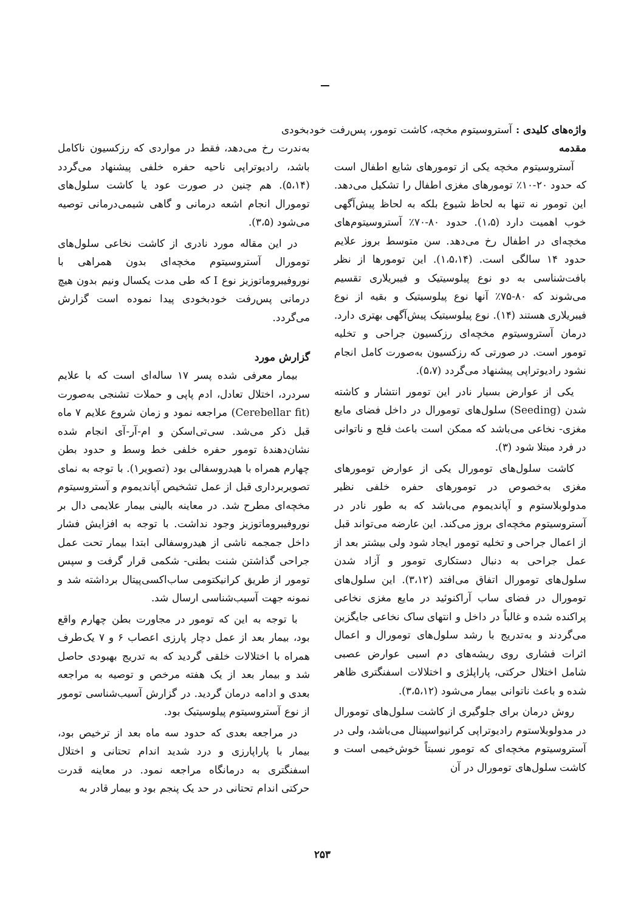واژه‌های کلیدی : آستروسیتوم مخچه، کاشت تومور، پس‌رفت خودبخودی
مقدمه
آستروسیتوم مخچه یکی از تومورهای شایع اطفال است که حدود ۲۰-۱۰٪ تومورهای مغزی اطفال را تشکیل می‌دهد. این تومور نه تنها به لحاظ شیوع بلکه به لحاظ پیش‌آگهی خوب اهمیت دارد (۱،۵). حدود ۸۰-۷۰٪ آستروسیتوم‌های مخچه‌ای در اطفال رخ می‌دهد. سن متوسط بروز علایم حدود ۱۴ سالگی است. (۱،۵،۱۴). این تومورها از نظر بافت‌شناسی به دو نوع پیلوسیتیک و فیبریلاری تقسیم می‌شوند که ۸۰-۷۵٪ آنها نوع پیلوسیتیک و بقیه از نوع فیبریلاری هستند (۱۴). نوع پیلوسیتیک پیش‌آگهی بهتری دارد. درمان آستروسیتوم مخچه‌ای رزکسیون جراحی و تخلیه تومور است. در صورتی که رزکسیون به‌صورت کامل انجام نشود رادیوتراپی پیشنهاد می‌گردد (۵،۷).
یکی از عوارض بسیار نادر این تومور انتشار و کاشته شدن (Seeding) سلول‌های تومورال در داخل فضای مایع مغزی- نخاعی می‌باشد که ممکن است باعث فلج و ناتوانی در فرد مبتلا شود (۳).
کاشت سلول‌های تومورال یکی از عوارض تومورهای مغزی به‌خصوص در تومورهای حفره خلفی نظیر مدولوبلاستوم و آپاندیموم می‌باشد که به طور نادر در آستروسیتوم مخچه‌ای بروز می‌کند. این عارضه می‌تواند قبل از اعمال جراحی و تخلیه تومور ایجاد شود ولی بیشتر بعد از عمل جراحی به دنبال دستکاری تومور و آزاد شدن سلول‌های تومورال اتفاق می‌افتد (۳،۱۲). این سلول‌های تومورال در فضای ساب آراکنوئید در مایع مغزی نخاعی پراکنده شده و غالباً در داخل و انتهای ساک نخاعی جایگزین می‌گردند و به‌تدریج با رشد سلول‌های تومورال و اعمال اثرات فشاری روی ریشه‌های دم اسبی عوارض عصبی شامل اختلال حرکتی، پاراپلژی و اختلالات اسفنگتری ظاهر شده و باعث ناتوانی بیمار می‌شود (۳،۵،۱۲).
روش درمان برای جلوگیری از کاشت سلول‌های تومورال در مدولوبلاستوم رادیوتراپی کرانیواسپینال می‌باشد، ولی در آستروسیتوم مخچه‌ای که تومور نسبتاً خوش‌خیمی است و کاشت سلول‌های تومورال در آن
به‌ندرت رخ می‌دهد، فقط در مواردی که رزکسیون ناکامل باشد، رادیوتراپی ناحیه حفره خلفی پیشنهاد می‌گردد (۵،۱۴). هم چنین در صورت عود یا کاشت سلول‌های تومورال انجام اشعه درمانی و گاهی شیمی‌درمانی توصیه می‌شود (۳،۵).
در این مقاله مورد نادری از کاشت نخاعی سلول‌های تومورال آستروسیتوم مخچه‌ای بدون همراهی با نوروفیبروماتوزیز نوع I که طی مدت یکسال ونیم بدون هیچ درمانی پس‌رفت خودبخودی پیدا نموده است گزارش می‌گردد.
گزارش مورد
بیمار معرفی شده پسر ۱۷ ساله‌ای است که با علایم سردرد، اختلال تعادل، ادم پاپی و حملات تشنجی به‌صورت (Cerebellar fit) مراجعه نمود و زمان شروع علایم ۷ ماه قبل ذکر می‌شد. سی‌تی‌اسکن و ام-آر-آی انجام شده نشان‌دهندۀ تومور حفره خلفی خط وسط و حدود بطن چهارم همراه با هیدروسفالی بود (تصویر۱). با توجه به نمای تصویربرداری قبل از عمل تشخیص آپاندیموم و آستروسیتوم مخچه‌ای مطرح شد. در معاینه بالینی بیمار علایمی دال بر نوروفیبروماتوزیز وجود نداشت. با توجه به افزایش فشار داخل جمجمه ناشی از هیدروسفالی ابتدا بیمار تحت عمل جراحی گذاشتن شنت بطنی- شکمی قرار گرفت و سپس تومور از طریق کرانیکتومی ساب‌اکسی‌پیتال برداشته شد و نمونه جهت آسیب‌شناسی ارسال شد.
با توجه به این که تومور در مجاورت بطن چهارم واقع بود، بیمار بعد از عمل دچار پارزی اعصاب ۶ و ۷ یک‌طرف همراه با اختلالات خلقی گردید که به تدریج بهبودی حاصل شد و بیمار بعد از یک هفته مرخص و توصیه به مراجعه بعدی و ادامه درمان گردید. در گزارش آسیب‌شناسی تومور از نوع آستروسیتوم پیلوسیتیک بود.
در مراجعه بعدی که حدود سه ماه بعد از ترخیص بود، بیمار با پاراپارزی و درد شدید اندام تحتانی و اختلال اسفنگتری به درمانگاه مراجعه نمود. در معاینه قدرت حرکتی اندام تحتانی در حد یک پنجم بود و بیمار قادر به
۲۵۳